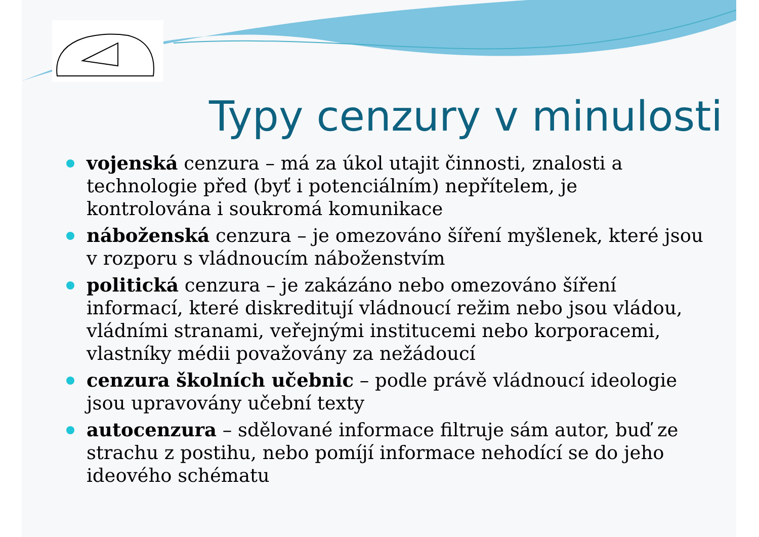Typy cenzury v minulosti
vojenská cenzura – má za úkol utajit činnosti, znalosti a technologie před (byť i potenciálním) nepřítelem, je kontrolována i soukromá komunikace
náboženská cenzura – je omezováno šíření myšlenek, které jsou v rozporu s vládnoucím náboženstvím
politická cenzura – je zakázáno nebo omezováno šíření informací, které diskreditují vládnoucí režim nebo jsou vládou, vládními stranami, veřejnými institucemi nebo korporacemi, vlastníky médii považovány za nežádoucí
cenzura školních učebnic – podle právě vládnoucí ideologie jsou upravovány učební texty
autocenzura – sdělované informace filtruje sám autor, buď ze strachu z postihu, nebo pomíjí informace nehodící se do jeho ideového schématu